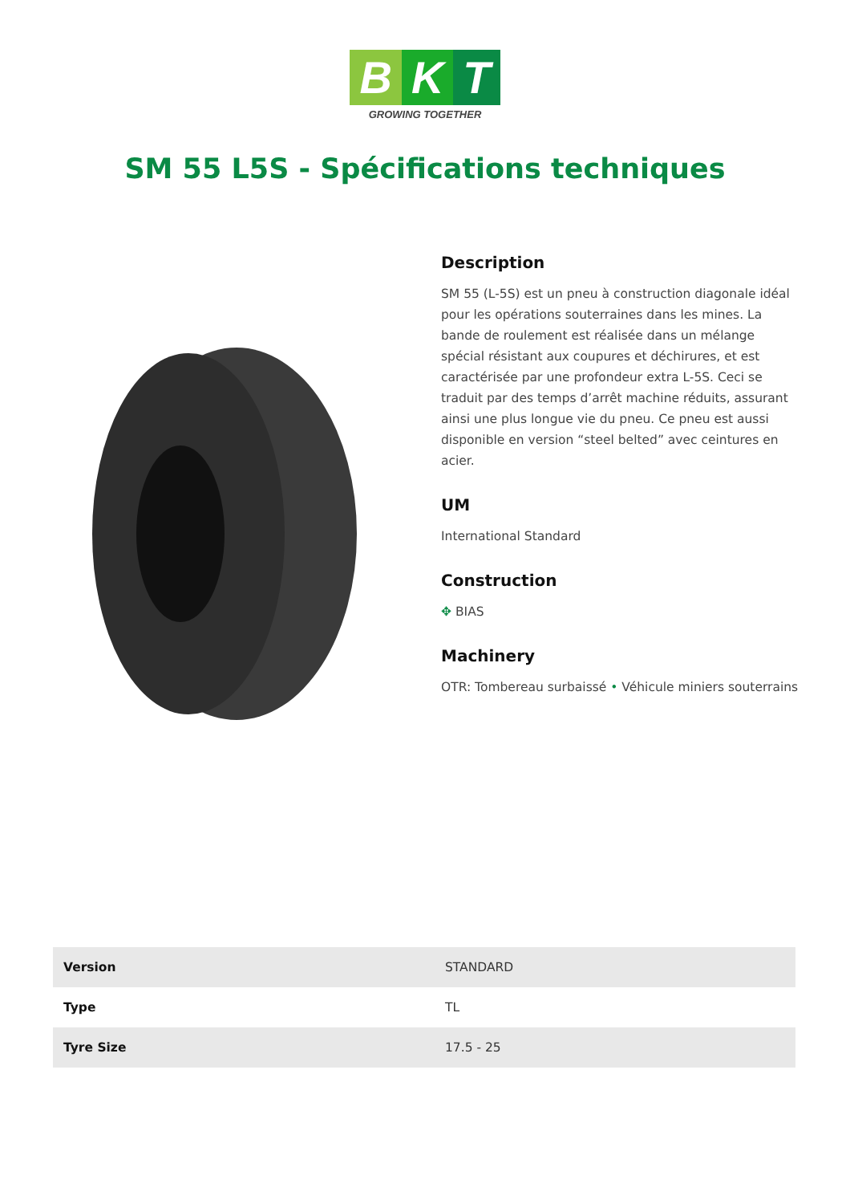B K T
GROWING TOGETHER
SM 55 L5S - Spécifications techniques
Description
SM 55 (L-5S) est un pneu à construction diagonale idéal pour les opérations souterraines dans les mines. La bande de roulement est réalisée dans un mélange spécial résistant aux coupures et déchirures, et est caractérisée par une profondeur extra L-5S. Ceci se traduit par des temps d’arrêt machine réduits, assurant ainsi une plus longue vie du pneu. Ce pneu est aussi disponible en version “steel belted” avec ceintures en acier.
UM
International Standard
Construction
✥ BIAS
Machinery
OTR: Tombereau surbaissé • Véhicule miniers souterrains
| Version | STANDARD |
| Type | TL |
| Tyre Size | 17.5 - 25 |